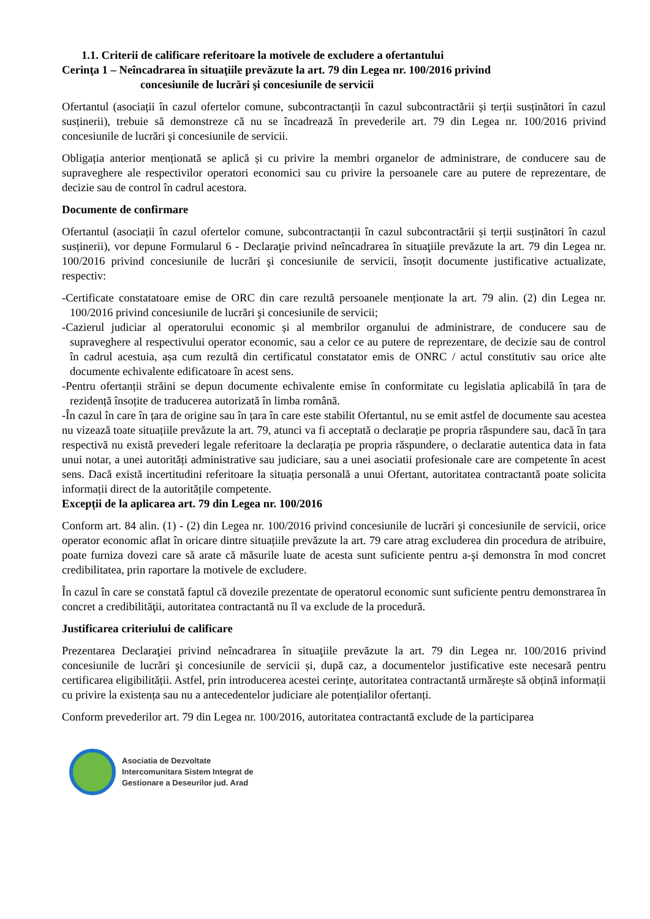1.1. Criterii de calificare referitoare la motivele de excludere a ofertantului
Cerinţa 1 – Neîncadrarea în situaţiile prevăzute la art. 79 din Legea nr. 100/2016 privind
concesiunile de lucrări şi concesiunile de servicii
Ofertantul (asociații în cazul ofertelor comune, subcontractanții în cazul subcontractării și terții susținători în cazul susținerii), trebuie să demonstreze că nu se încadrează în prevederile art. 79 din Legea nr. 100/2016 privind concesiunile de lucrări şi concesiunile de servicii.
Obligația anterior menționată se aplică și cu privire la membri organelor de administrare, de conducere sau de supraveghere ale respectivilor operatori economici sau cu privire la persoanele care au putere de reprezentare, de decizie sau de control în cadrul acestora.
Documente de confirmare
Ofertantul (asociații în cazul ofertelor comune, subcontractanții în cazul subcontractării și terții susținători în cazul susținerii), vor depune Formularul 6 - Declaraţie privind neîncadrarea în situaţiile prevăzute la art. 79 din Legea nr. 100/2016 privind concesiunile de lucrări şi concesiunile de servicii, însoțit documente justificative actualizate, respectiv:
-Certificate constatatoare emise de ORC din care rezultă persoanele menționate la art. 79 alin. (2) din Legea nr. 100/2016 privind concesiunile de lucrări şi concesiunile de servicii;
-Cazierul judiciar al operatorului economic și al membrilor organului de administrare, de conducere sau de supraveghere al respectivului operator economic, sau a celor ce au putere de reprezentare, de decizie sau de control în cadrul acestuia, așa cum rezultă din certificatul constatator emis de ONRC / actul constitutiv sau orice alte documente echivalente edificatoare în acest sens.
-Pentru ofertanții străini se depun documente echivalente emise în conformitate cu legislatia aplicabilă în țara de rezidență însoțite de traducerea autorizată în limba română.
-În cazul în care în țara de origine sau în țara în care este stabilit Ofertantul, nu se emit astfel de documente sau acestea nu vizează toate situațiile prevăzute la art. 79, atunci va fi acceptată o declarație pe propria răspundere sau, dacă în țara respectivă nu există prevederi legale referitoare la declarația pe propria răspundere, o declaratie autentica data in fata unui notar, a unei autorități administrative sau judiciare, sau a unei asociatii profesionale care are competente în acest sens. Dacă există incertitudini referitoare la situația personală a unui Ofertant, autoritatea contractantă poate solicita informații direct de la autoritățile competente.
Excepții de la aplicarea art. 79 din Legea nr. 100/2016
Conform art. 84 alin. (1) - (2) din Legea nr. 100/2016 privind concesiunile de lucrări şi concesiunile de servicii, orice operator economic aflat în oricare dintre situațiile prevăzute la art. 79 care atrag excluderea din procedura de atribuire, poate furniza dovezi care să arate că măsurile luate de acesta sunt suficiente pentru a-şi demonstra în mod concret credibilitatea, prin raportare la motivele de excludere.
În cazul în care se constată faptul că dovezile prezentate de operatorul economic sunt suficiente pentru demonstrarea în concret a credibilităţii, autoritatea contractantă nu îl va exclude de la procedură.
Justificarea criteriului de calificare
Prezentarea Declaraţiei privind neîncadrarea în situaţiile prevăzute la art. 79 din Legea nr. 100/2016 privind concesiunile de lucrări şi concesiunile de servicii și, după caz, a documentelor justificative este necesară pentru certificarea eligibilității. Astfel, prin introducerea acestei cerințe, autoritatea contractantă urmărește să obțină informații cu privire la existența sau nu a antecedentelor judiciare ale potențialilor ofertanți.
Conform prevederilor art. 79 din Legea nr. 100/2016, autoritatea contractantă exclude de la participarea
Asociatia de Dezvoltate
Intercomunitara Sistem Integrat de
Gestionare a Deseurilor jud. Arad